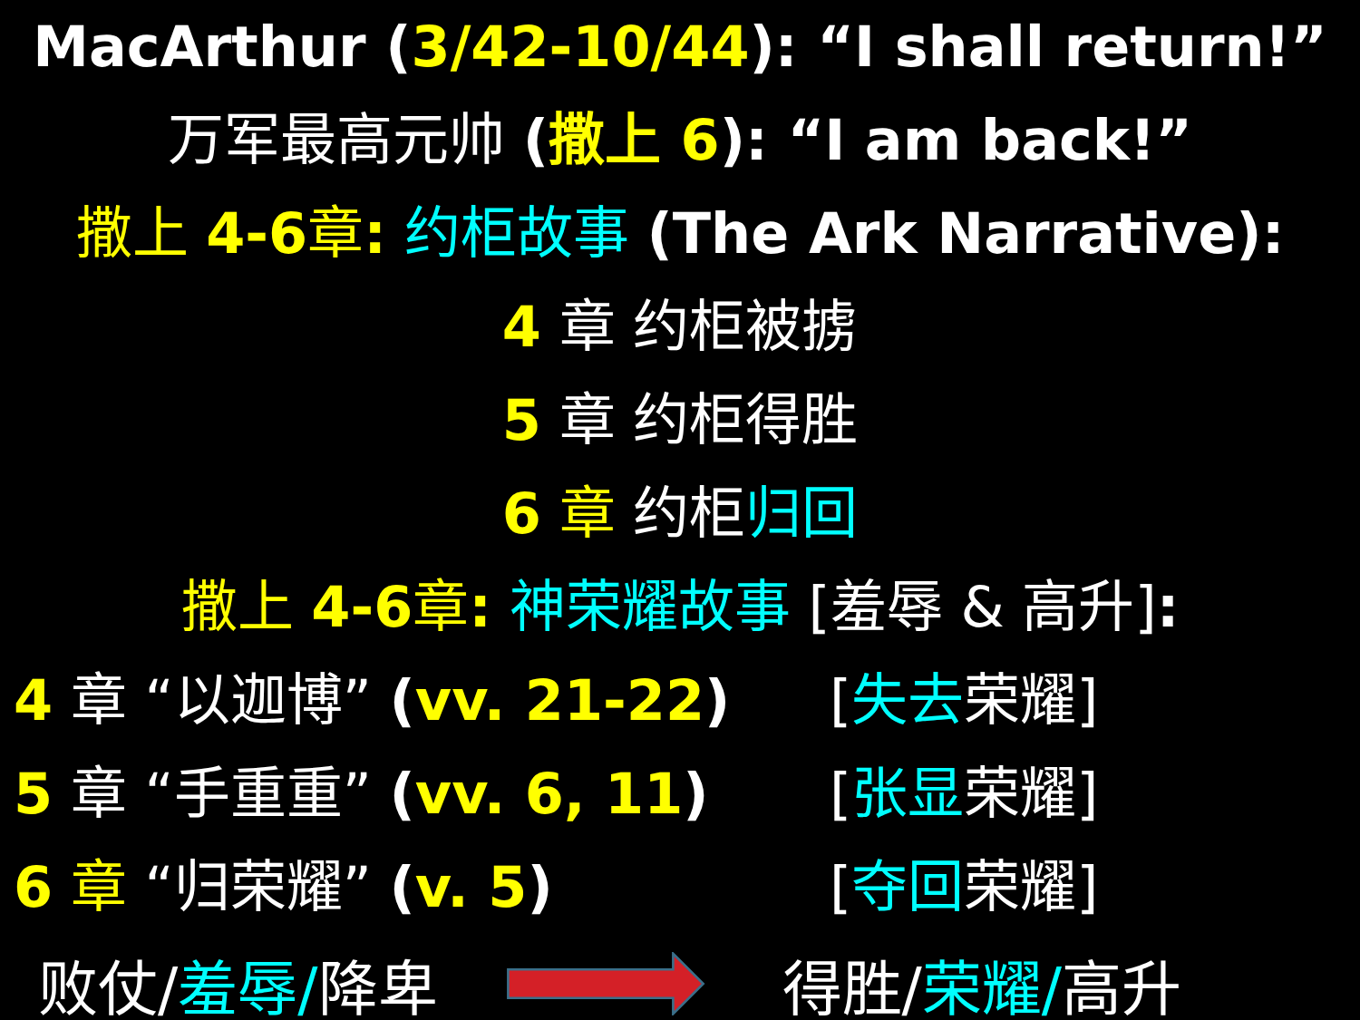MacArthur (3/42-10/44): “I shall return!”
万军最高元帅 (撒上 6): “I am back!”
撒上 4-6章: 约柜故事 (The Ark Narrative):
4 章 约柜被掳
5 章 约柜得胜
6 章 约柜归回
撒上 4-6章: 神荣耀故事 [羞辱 & 高升]:
4 章 “以迦博” (vv. 21-22) [失去荣耀]
5 章 “手重重” (vv. 6, 11) [张显荣耀]
6 章 “归荣耀” (v. 5) [夺回荣耀]
败仗/羞辱/降卑 得胜/荣耀/高升